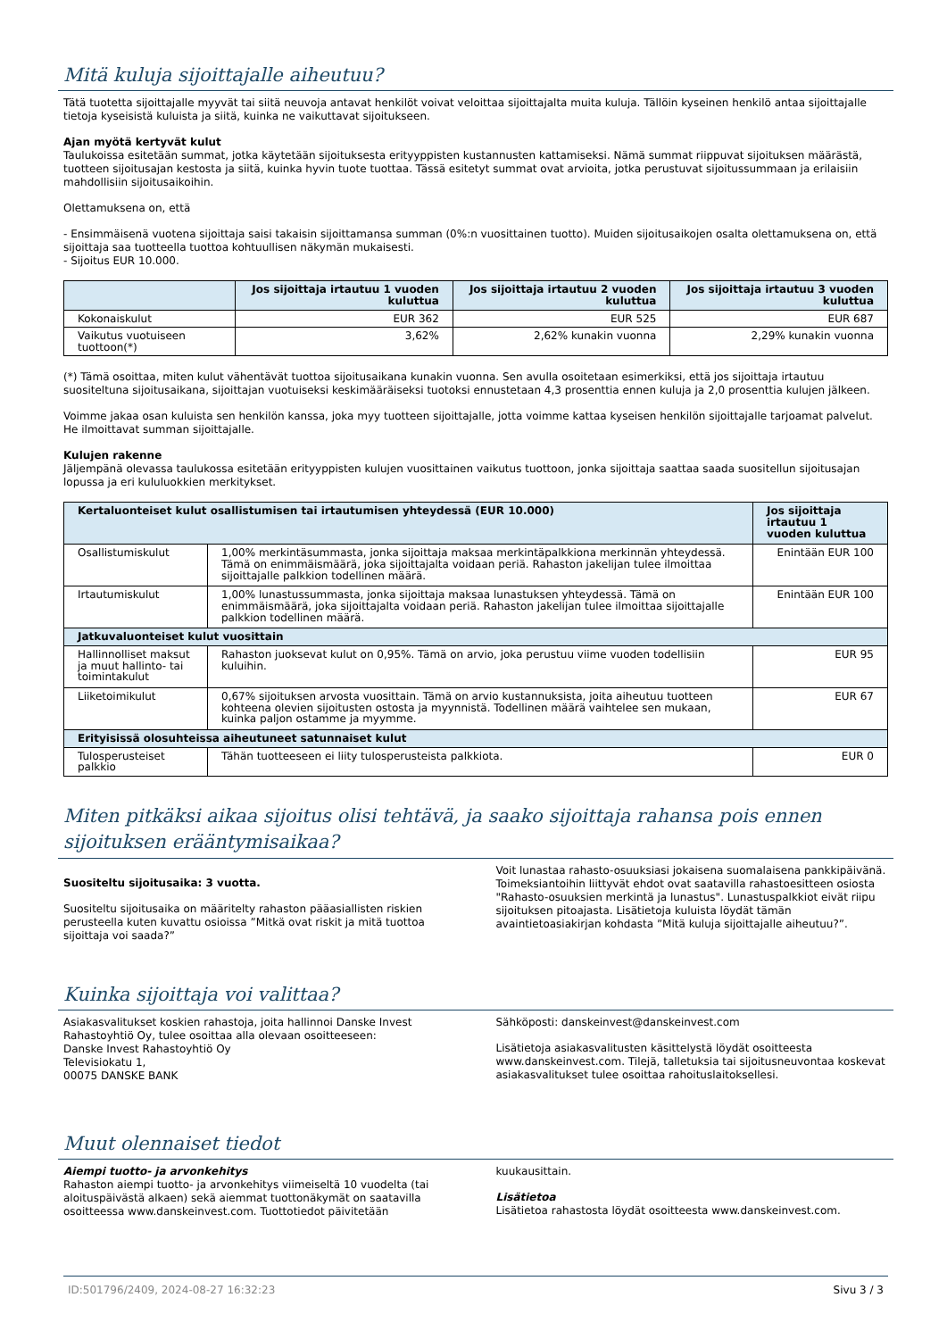Mitä kuluja sijoittajalle aiheutuu?
Tätä tuotetta sijoittajalle myyvät tai siitä neuvoja antavat henkilöt voivat veloittaa sijoittajalta muita kuluja. Tällöin kyseinen henkilö antaa sijoittajalle tietoja kyseisistä kuluista ja siitä, kuinka ne vaikuttavat sijoitukseen.
Ajan myötä kertyvät kulut
Taulukoissa esitetään summat, jotka käytetään sijoituksesta erityyppisten kustannusten kattamiseksi. Nämä summat riippuvat sijoituksen määrästä, tuotteen sijoitusajan kestosta ja siitä, kuinka hyvin tuote tuottaa. Tässä esitetyt summat ovat arvioita, jotka perustuvat sijoitussummaan ja erilaisiin mahdollisiin sijoitusaikoihin.
Olettamuksena on, että
- Ensimmäisenä vuotena sijoittaja saisi takaisin sijoittamansa summan (0%:n vuosittainen tuotto). Muiden sijoitusaikojen osalta olettamuksena on, että sijoittaja saa tuotteella tuottoa kohtuullisen näkymän mukaisesti.
- Sijoitus EUR 10.000.
| | Jos sijoittaja irtautuu 1 vuoden kuluttua | Jos sijoittaja irtautuu 2 vuoden kuluttua | Jos sijoittaja irtautuu 3 vuoden kuluttua |
| --- | --- | --- | --- |
| Kokonaiskulut | EUR 362 | EUR 525 | EUR 687 |
| Vaikutus vuotuiseen tuottoon(*) | 3,62% | 2,62% kunakin vuonna | 2,29% kunakin vuonna |
(*) Tämä osoittaa, miten kulut vähentävät tuottoa sijoitusaikana kunakin vuonna. Sen avulla osoitetaan esimerkiksi, että jos sijoittaja irtautuu suositeltuna sijoitusaikana, sijoittajan vuotuiseksi keskimääräiseksi tuotoksi ennustetaan 4,3 prosenttia ennen kuluja ja 2,0 prosenttia kulujen jälkeen.
Voimme jakaa osan kuluista sen henkilön kanssa, joka myy tuotteen sijoittajalle, jotta voimme kattaa kyseisen henkilön sijoittajalle tarjoamat palvelut. He ilmoittavat summan sijoittajalle.
Kulujen rakenne
Jäljempänä olevassa taulukossa esitetään erityyppisten kulujen vuosittainen vaikutus tuottoon, jonka sijoittaja saattaa saada suositellun sijoitusajan lopussa ja eri kululuokkien merkitykset.
| Kertaluonteiset kulut osallistumisen tai irtautumisen yhteydessä (EUR 10.000) | | Jos sijoittaja irtautuu 1 vuoden kuluttua |
| --- | --- | --- |
| Osallistumiskulut | 1,00% merkintäsummasta, jonka sijoittaja maksaa merkintäpalkkiona merkinnän yhteydessä. Tämä on enimmäismäärä, joka sijoittajalta voidaan periä. Rahaston jakelijan tulee ilmoittaa sijoittajalle palkkion todellinen määrä. | Enintään EUR 100 |
| Irtautumiskulut | 1,00% lunastussummasta, jonka sijoittaja maksaa lunastuksen yhteydessä. Tämä on enimmäismäärä, joka sijoittajalta voidaan periä. Rahaston jakelijan tulee ilmoittaa sijoittajalle palkkion todellinen määrä. | Enintään EUR 100 |
| Jatkuvaluonteiset kulut vuosittain | | |
| Hallinnolliset maksut ja muut hallinto- tai toimintakulut | Rahaston juoksevat kulut on 0,95%. Tämä on arvio, joka perustuu viime vuoden todellisiin kuluihin. | EUR 95 |
| Liiketoimikulut | 0,67% sijoituksen arvosta vuosittain. Tämä on arvio kustannuksista, joita aiheutuu tuotteen kohteena olevien sijoitusten ostosta ja myynnistä. Todellinen määrä vaihtelee sen mukaan, kuinka paljon ostamme ja myymme. | EUR 67 |
| Erityisissä olosuhteissa aiheutuneet satunnaiset kulut | | |
| Tulosperusteiset palkkio | Tähän tuotteeseen ei liity tulosperusteista palkkiota. | EUR 0 |
Miten pitkäksi aikaa sijoitus olisi tehtävä, ja saako sijoittaja rahansa pois ennen sijoituksen erääntymisaikaa?
Suositeltu sijoitusaika: 3 vuotta.
Suositeltu sijoitusaika on määritelty rahaston pääasiallisten riskien perusteella kuten kuvattu osioissa ”Mitkä ovat riskit ja mitä tuottoa sijoittaja voi saada?”
Voit lunastaa rahasto-osuuksiasi jokaisena suomalaisena pankkipäivänä. Toimeksiantoihin liittyvät ehdot ovat saatavilla rahastoesitteen osiosta "Rahasto-osuuksien merkintä ja lunastus". Lunastuspalkkiot eivät riipu sijoituksen pitoajasta. Lisätietoja kuluista löydät tämän avaintietoasiakirjan kohdasta ”Mitä kuluja sijoittajalle aiheutuu?”.
Kuinka sijoittaja voi valittaa?
Asiakasvalitukset koskien rahastoja, joita hallinnoi Danske Invest Rahastoyhtiö Oy, tulee osoittaa alla olevaan osoitteeseen:
Danske Invest Rahastoyhtiö Oy
Televisiokatu 1,
00075 DANSKE BANK
Sähköposti: danskeinvest@danskeinvest.com
Lisätietoja asiakasvalitusten käsittelystä löydät osoitteesta www.danskeinvest.com. Tilejä, talletuksia tai sijoitusneuvontaa koskevat asiakasvalitukset tulee osoittaa rahoituslaitoksellesi.
Muut olennaiset tiedot
Aiempi tuotto- ja arvonkehitys
Rahaston aiempi tuotto- ja arvonkehitys viimeiseltä 10 vuodelta (tai aloituspäivästä alkaen) sekä aiemmat tuottonäkymät on saatavilla osoitteessa www.danskeinvest.com. Tuottotiedot päivitetään
kuukausittain.
Lisätietoa
Lisätietoa rahastosta löydät osoitteesta www.danskeinvest.com.
ID:501796/2409, 2024-08-27 16:32:23 Sivu 3 / 3